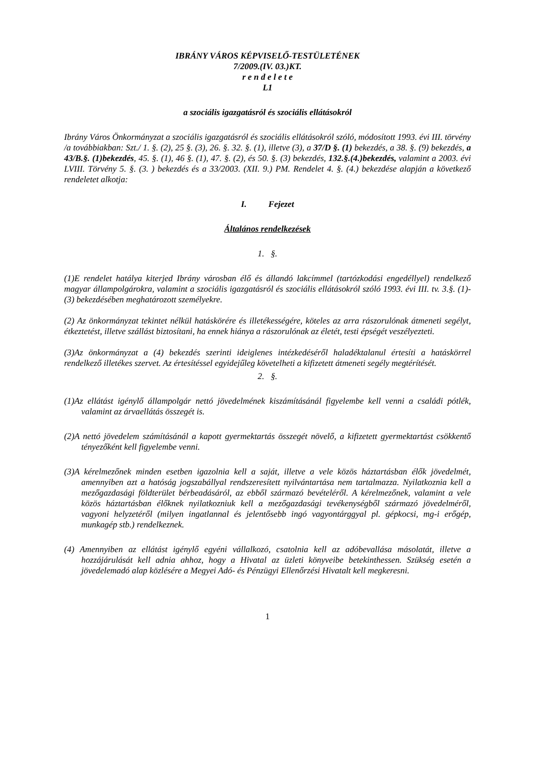IBRÁNY VÁROS KÉPVISELŐ-TESTÜLETÉNEK
7/2009.(IV. 03.)KT.
r e n d e l e t e
L1
a szociális igazgatásról és szociális ellátásokról
Ibrány Város Önkormányzat a szociális igazgatásról és szociális ellátásokról szóló, módosított 1993. évi III. törvény /a továbbiakban: Szt./ 1. §. (2), 25 §. (3), 26. §. 32. §. (1), illetve (3), a 37/D §. (1) bekezdés, a 38. §. (9) bekezdés, a 43/B.§. (1)bekezdés, 45. §. (1), 46 §. (1), 47. §. (2), és 50. §. (3) bekezdés, 132.§.(4.)bekezdés, valamint a 2003. évi LVIII. Törvény 5. §. (3. ) bekezdés és a 33/2003. (XII. 9.) PM. Rendelet 4. §. (4.) bekezdése alapján a következő rendeletet alkotja:
I. Fejezet
Általános rendelkezések
1. §.
(1)E rendelet hatálya kiterjed Ibrány városban élő és állandó lakcímmel (tartózkodási engedéllyel) rendelkező magyar állampolgárokra, valamint a szociális igazgatásról és szociális ellátásokról szóló 1993. évi III. tv. 3.§. (1)-(3) bekezdésében meghatározott személyekre.
(2) Az önkormányzat tekintet nélkül hatáskörére és illetékességére, köteles az arra rászorulónak átmeneti segélyt, étkeztetést, illetve szállást biztosítani, ha ennek hiánya a rászorulónak az életét, testi épségét veszélyezteti.
(3)Az önkormányzat a (4) bekezdés szerinti ideiglenes intézkedéséről haladéktalanul értesíti a hatáskörrel rendelkező illetékes szervet. Az értesítéssel egyidejűleg követelheti a kifizetett átmeneti segély megtérítését.
2. §.
(1)Az ellátást igénylő állampolgár nettó jövedelmének kiszámításánál figyelembe kell venni a családi pótlék, valamint az árvaellátás összegét is.
(2)A nettó jövedelem számításánál a kapott gyermektartás összegét növelő, a kifizetett gyermektartást csökkentő tényezőként kell figyelembe venni.
(3)A kérelmezőnek minden esetben igazolnia kell a saját, illetve a vele közös háztartásban élők jövedelmét, amennyiben azt a hatóság jogszabállyal rendszeresített nyilvántartása nem tartalmazza. Nyilatkoznia kell a mezőgazdasági földterület bérbeadásáról, az ebből származó bevételéről. A kérelmezőnek, valamint a vele közös háztartásban élőknek nyilatkozniuk kell a mezőgazdasági tevékenységből származó jövedelméről, vagyoni helyzetéről (milyen ingatlannal és jelentősebb ingó vagyontárggyal pl. gépkocsi, mg-i erőgép, munkagép stb.) rendelkeznek.
(4) Amennyiben az ellátást igénylő egyéni vállalkozó, csatolnia kell az adóbevallása másolatát, illetve a hozzájárulását kell adnia ahhoz, hogy a Hivatal az üzleti könyveibe betekinthessen. Szükség esetén a jövedelemadó alap közlésére a Megyei Adó- és Pénzügyi Ellenőrzési Hivatalt kell megkeresni.
1